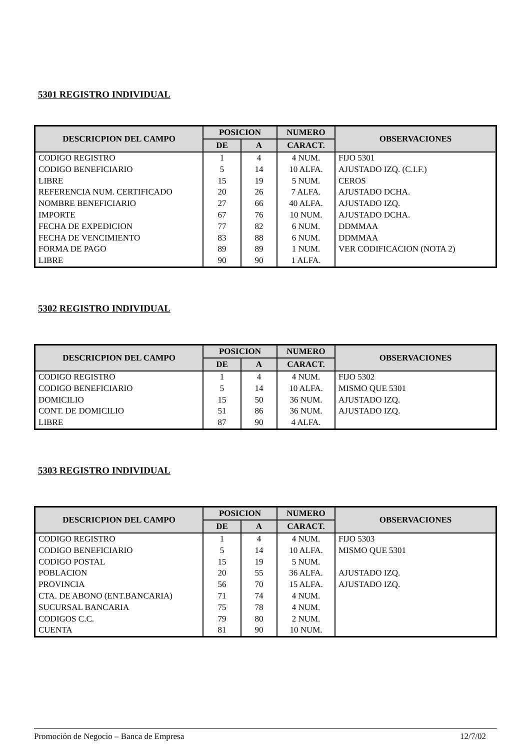5301 REGISTRO INDIVIDUAL
| DESCRICPION DEL CAMPO | POSICION | | NUMERO | OBSERVACIONES |
| --- | --- | --- | --- | --- |
| | DE | A | CARACT. | |
| CODIGO REGISTRO | 1 | 4 | 4 NUM. | FIJO 5301 |
| CODIGO BENEFICIARIO | 5 | 14 | 10 ALFA. | AJUSTADO IZQ. (C.I.F.) |
| LIBRE | 15 | 19 | 5 NUM. | CEROS |
| REFERENCIA NUM. CERTIFICADO | 20 | 26 | 7 ALFA. | AJUSTADO DCHA. |
| NOMBRE BENEFICIARIO | 27 | 66 | 40 ALFA. | AJUSTADO IZQ. |
| IMPORTE | 67 | 76 | 10 NUM. | AJUSTADO DCHA. |
| FECHA DE EXPEDICION | 77 | 82 | 6 NUM. | DDMMAA |
| FECHA DE VENCIMIENTO | 83 | 88 | 6 NUM. | DDMMAA |
| FORMA DE PAGO | 89 | 89 | 1 NUM. | VER CODIFICACION (NOTA 2) |
| LIBRE | 90 | 90 | 1 ALFA. | |
5302 REGISTRO INDIVIDUAL
| DESCRICPION DEL CAMPO | POSICION | | NUMERO | OBSERVACIONES |
| --- | --- | --- | --- | --- |
| | DE | A | CARACT. | |
| CODIGO REGISTRO | 1 | 4 | 4 NUM. | FIJO 5302 |
| CODIGO BENEFICIARIO | 5 | 14 | 10 ALFA. | MISMO QUE 5301 |
| DOMICILIO | 15 | 50 | 36 NUM. | AJUSTADO IZQ. |
| CONT. DE DOMICILIO | 51 | 86 | 36 NUM. | AJUSTADO IZQ. |
| LIBRE | 87 | 90 | 4 ALFA. | |
5303 REGISTRO INDIVIDUAL
| DESCRICPION DEL CAMPO | POSICION | | NUMERO | OBSERVACIONES |
| --- | --- | --- | --- | --- |
| | DE | A | CARACT. | |
| CODIGO REGISTRO | 1 | 4 | 4 NUM. | FIJO 5303 |
| CODIGO BENEFICIARIO | 5 | 14 | 10 ALFA. | MISMO QUE 5301 |
| CODIGO POSTAL | 15 | 19 | 5 NUM. | |
| POBLACION | 20 | 55 | 36 ALFA. | AJUSTADO IZQ. |
| PROVINCIA | 56 | 70 | 15 ALFA. | AJUSTADO IZQ. |
| CTA. DE ABONO (ENT.BANCARIA) | 71 | 74 | 4 NUM. | |
| SUCURSAL BANCARIA | 75 | 78 | 4 NUM. | |
| CODIGOS C.C. | 79 | 80 | 2 NUM. | |
| CUENTA | 81 | 90 | 10 NUM. | |
Promoción de Negocio – Banca de Empresa 12/7/02